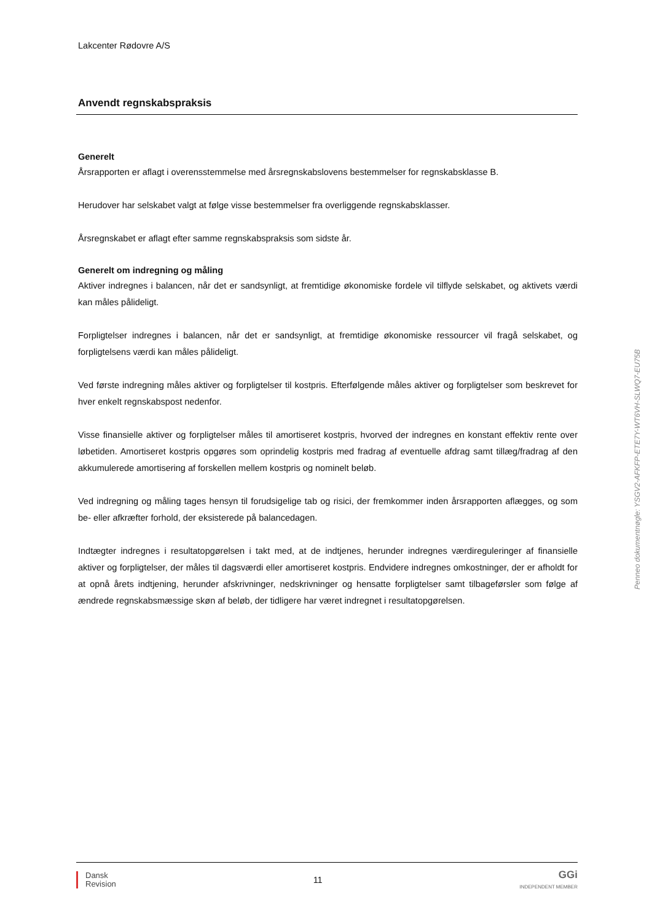Lakcenter Rødovre A/S
Anvendt regnskabspraksis
Generelt
Årsrapporten er aflagt i overensstemmelse med årsregnskabslovens bestemmelser for regnskabsklasse B.
Herudover har selskabet valgt at følge visse bestemmelser fra overliggende regnskabsklasser.
Årsregnskabet er aflagt efter samme regnskabspraksis som sidste år.
Generelt om indregning og måling
Aktiver indregnes i balancen, når det er sandsynligt, at fremtidige økonomiske fordele vil tilflyde selskabet, og aktivets værdi kan måles pålideligt.
Forpligtelser indregnes i balancen, når det er sandsynligt, at fremtidige økonomiske ressourcer vil fragå selskabet, og forpligtelsens værdi kan måles pålideligt.
Ved første indregning måles aktiver og forpligtelser til kostpris. Efterfølgende måles aktiver og forpligtelser som beskrevet for hver enkelt regnskabspost nedenfor.
Visse finansielle aktiver og forpligtelser måles til amortiseret kostpris, hvorved der indregnes en konstant effektiv rente over løbetiden. Amortiseret kostpris opgøres som oprindelig kostpris med fradrag af eventuelle afdrag samt tillæg/fradrag af den akkumulerede amortisering af forskellen mellem kostpris og nominelt beløb.
Ved indregning og måling tages hensyn til forudsigelige tab og risici, der fremkommer inden årsrapporten aflægges, og som be- eller afkræfter forhold, der eksisterede på balancedagen.
Indtægter indregnes i resultatopgørelsen i takt med, at de indtjenes, herunder indregnes værdireguleringer af finansielle aktiver og forpligtelser, der måles til dagsværdi eller amortiseret kostpris. Endvidere indregnes omkostninger, der er afholdt for at opnå årets indtjening, herunder afskrivninger, nedskrivninger og hensatte forpligtelser samt tilbageførsler som følge af ændrede regnskabsmæssige skøn af beløb, der tidligere har været indregnet i resultatopgørelsen.
Dansk
Revision
11
GGi
INDEPENDENT MEMBER
Penneo dokumentnøgle: YSGV2-AFKFP-ETE7Y-WT6VH-SLWQ7-EU75B